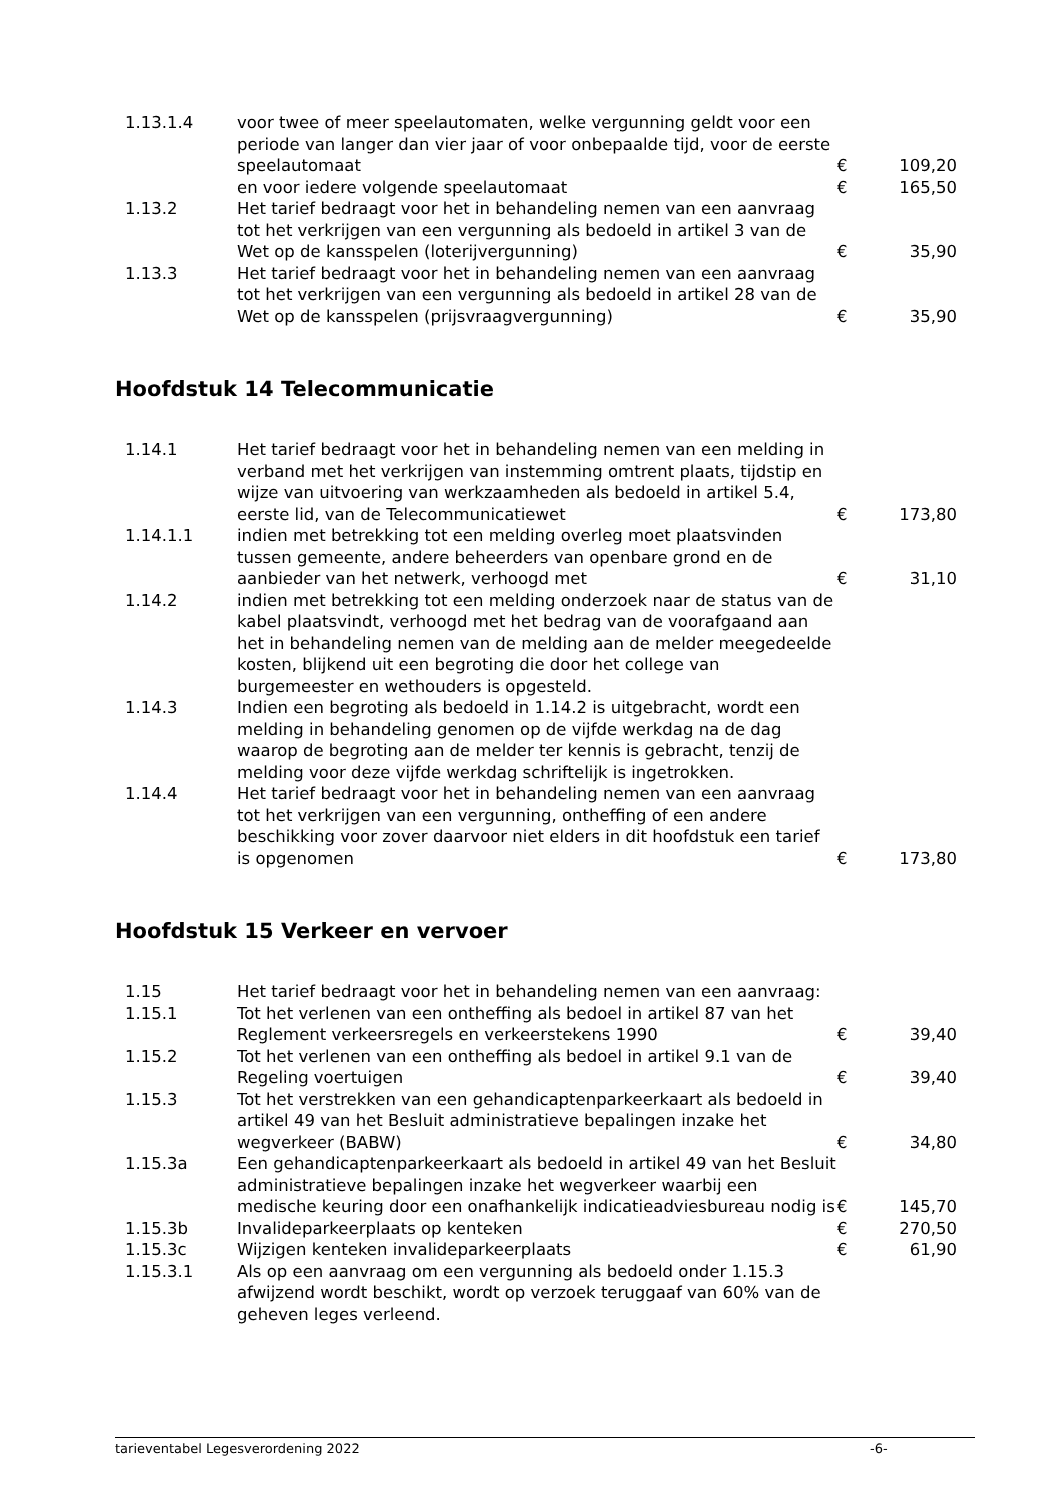| 1.13.1.4 | voor twee of meer speelautomaten, welke vergunning geldt voor een periode van langer dan vier jaar of voor onbepaalde tijd, voor de eerste speelautomaat | € | 109,20 |
| | en voor iedere volgende speelautomaat | € | 165,50 |
| 1.13.2 | Het tarief bedraagt voor het in behandeling nemen van een aanvraag tot het verkrijgen van een vergunning als bedoeld in artikel 3 van de Wet op de kansspelen (loterijvergunning) | € | 35,90 |
| 1.13.3 | Het tarief bedraagt voor het in behandeling nemen van een aanvraag tot het verkrijgen van een vergunning als bedoeld in artikel 28 van de Wet op de kansspelen (prijsvraagvergunning) | € | 35,90 |
Hoofdstuk 14 Telecommunicatie
| 1.14.1 | Het tarief bedraagt voor het in behandeling nemen van een melding in verband met het verkrijgen van instemming omtrent plaats, tijdstip en wijze van uitvoering van werkzaamheden als bedoeld in artikel 5.4, eerste lid, van de Telecommunicatiewet | € | 173,80 |
| 1.14.1.1 | indien met betrekking tot een melding overleg moet plaatsvinden tussen gemeente, andere beheerders van openbare grond en de aanbieder van het netwerk, verhoogd met | € | 31,10 |
| 1.14.2 | indien met betrekking tot een melding onderzoek naar de status van de kabel plaatsvindt, verhoogd met het bedrag van de voorafgaand aan het in behandeling nemen van de melding aan de melder meegedeelde kosten, blijkend uit een begroting die door het college van burgemeester en wethouders is opgesteld. | | |
| 1.14.3 | Indien een begroting als bedoeld in 1.14.2 is uitgebracht, wordt een melding in behandeling genomen op de vijfde werkdag na de dag waarop de begroting aan de melder ter kennis is gebracht, tenzij de melding voor deze vijfde werkdag schriftelijk is ingetrokken. | | |
| 1.14.4 | Het tarief bedraagt voor het in behandeling nemen van een aanvraag tot het verkrijgen van een vergunning, ontheffing of een andere beschikking voor zover daarvoor niet elders in dit hoofdstuk een tarief is opgenomen | € | 173,80 |
Hoofdstuk 15 Verkeer en vervoer
| 1.15 | Het tarief bedraagt voor het in behandeling nemen van een aanvraag: | | |
| 1.15.1 | Tot het verlenen van een ontheffing als bedoel in artikel 87 van het Reglement verkeersregels en verkeerstekens 1990 | € | 39,40 |
| 1.15.2 | Tot het verlenen van een ontheffing als bedoel in artikel 9.1 van de Regeling voertuigen | € | 39,40 |
| 1.15.3 | Tot het verstrekken van een gehandicaptenparkeerkaart als bedoeld in artikel 49 van het Besluit administratieve bepalingen inzake het wegverkeer (BABW) | € | 34,80 |
| 1.15.3a | Een gehandicaptenparkeerkaart als bedoeld in artikel 49 van het Besluit administratieve bepalingen inzake het wegverkeer waarbij een medische keuring door een onafhankelijk indicatieadviesbureau nodig is | € | 145,70 |
| 1.15.3b | Invalideparkeerplaats op kenteken | € | 270,50 |
| 1.15.3c | Wijzigen kenteken invalideparkeerplaats | € | 61,90 |
| 1.15.3.1 | Als op een aanvraag om een vergunning als bedoeld onder 1.15.3 afwijzend wordt beschikt, wordt op verzoek teruggaaf van 60% van de geheven leges verleend. | | |
tarieventabel Legesverordening 2022 -6-